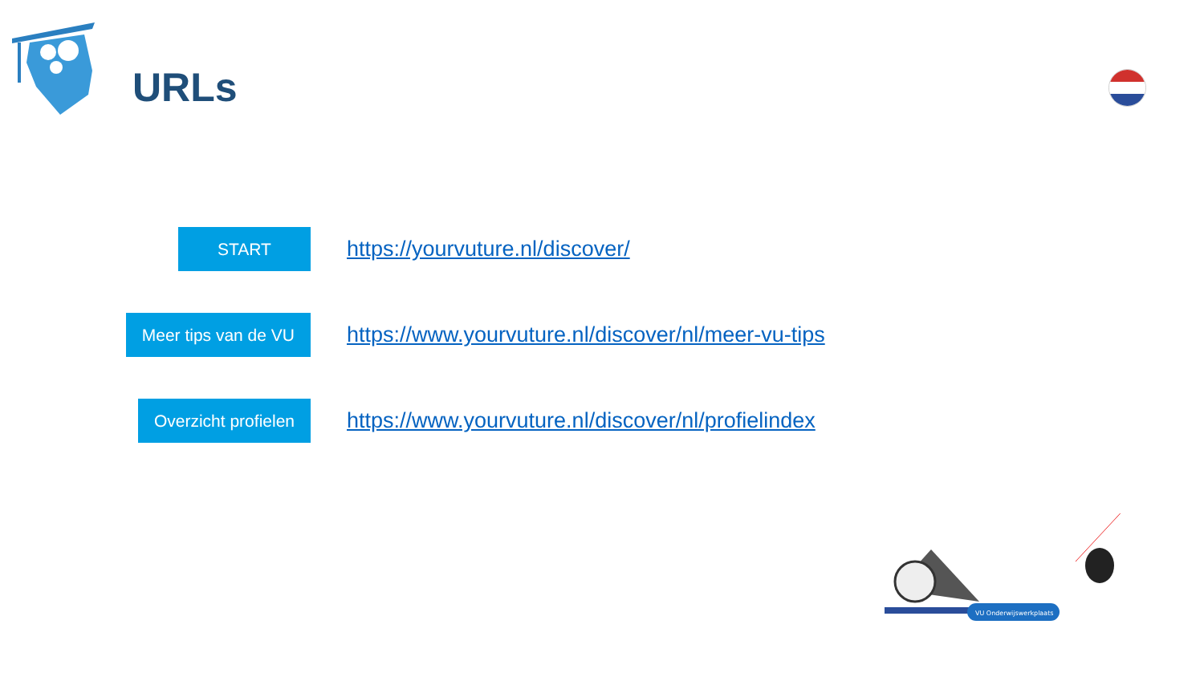URLs
START
https://yourvuture.nl/discover/
Meer tips van de VU
https://www.yourvuture.nl/discover/nl/meer-vu-tips
Overzicht profielen
https://www.yourvuture.nl/discover/nl/profielindex
VU Onderwijswerkplaats